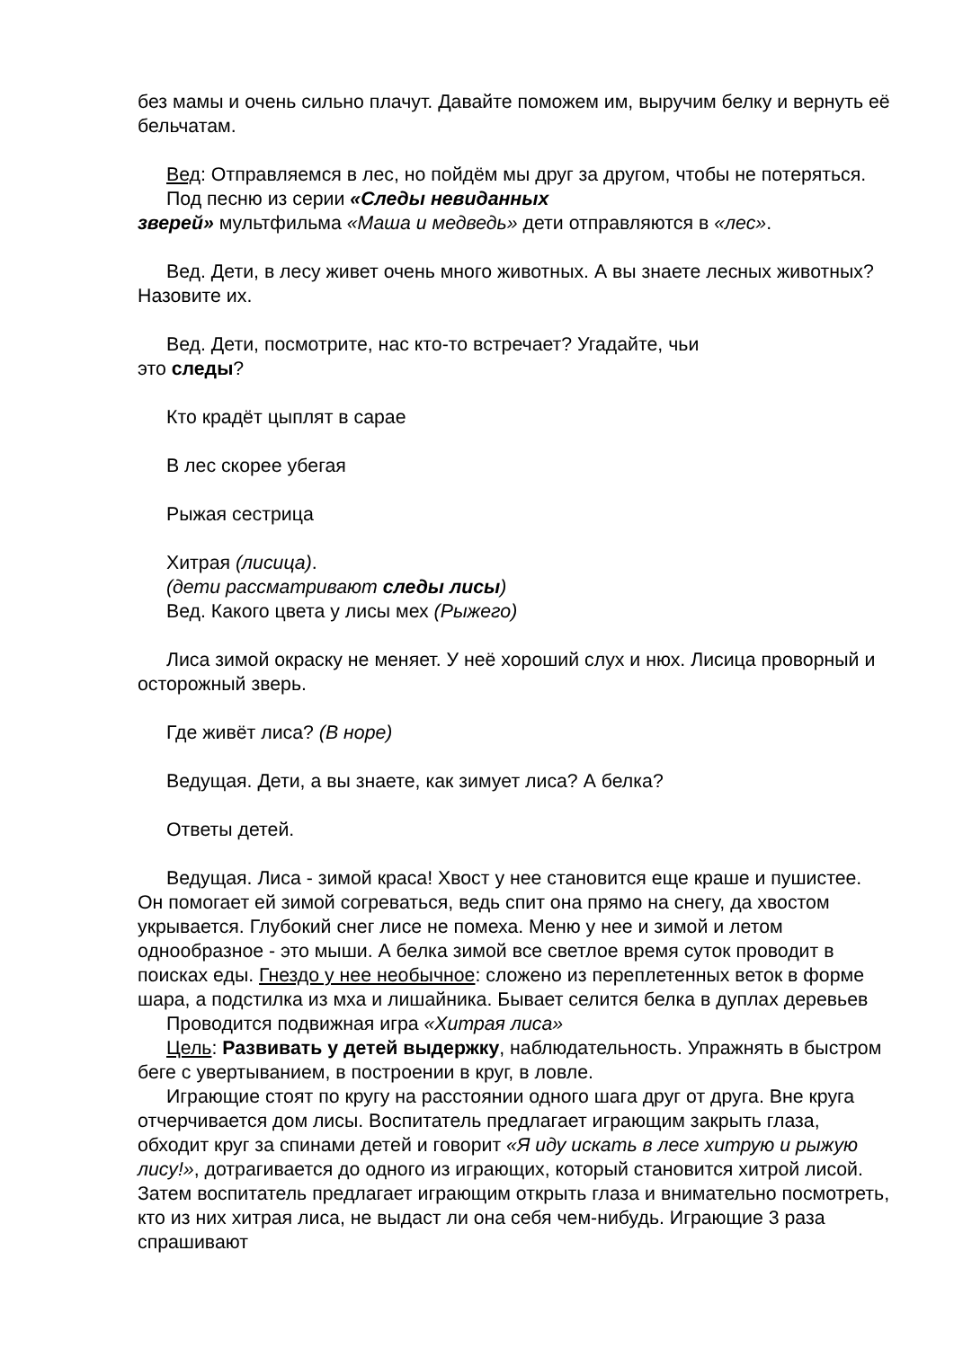без мамы и очень сильно плачут. Давайте поможем им, выручим белку и вернуть её бельчатам.
Вед: Отправляемся в лес, но пойдём мы друг за другом, чтобы не потеряться.
Под песню из серии «Следы невиданных
зверей» мультфильма «Маша и медведь» дети отправляются в «лес».
Вед. Дети, в лесу живет очень много животных. А вы знаете лесных животных? Назовите их.
Вед. Дети, посмотрите, нас кто-то встречает? Угадайте, чьи
это следы?
Кто крадёт цыплят в сарае
В лес скорее убегая
Рыжая сестрица
Хитрая (лисица).
(дети рассматривают следы лисы)
Вед. Какого цвета у лисы мех (Рыжего)
Лиса зимой окраску не меняет. У неё хороший слух и нюх. Лисица проворный и осторожный зверь.
Где живёт лиса? (В норе)
Ведущая. Дети, а вы знаете, как зимует лиса? А белка?
Ответы детей.
Ведущая. Лиса - зимой краса! Хвост у нее становится еще краше и пушистее. Он помогает ей зимой согреваться, ведь спит она прямо на снегу, да хвостом укрывается. Глубокий снег лисе не помеха. Меню у нее и зимой и летом однообразное - это мыши. А белка зимой все светлое время суток проводит в поисках еды. Гнездо у нее необычное: сложено из переплетенных веток в форме шара, а подстилка из мха и лишайника. Бывает селится белка в дуплах деревьев
Проводится подвижная игра «Хитрая лиса»
Цель: Развивать у детей выдержку, наблюдательность. Упражнять в быстром беге с увертыванием, в построении в круг, в ловле.
Играющие стоят по кругу на расстоянии одного шага друг от друга. Вне круга отчерчивается дом лисы. Воспитатель предлагает играющим закрыть глаза, обходит круг за спинами детей и говорит «Я иду искать в лесе хитрую и рыжую лису!», дотрагивается до одного из играющих, который становится хитрой лисой. Затем воспитатель предлагает играющим открыть глаза и внимательно посмотреть, кто из них хитрая лиса, не выдаст ли она себя чем-нибудь. Играющие 3 раза спрашивают